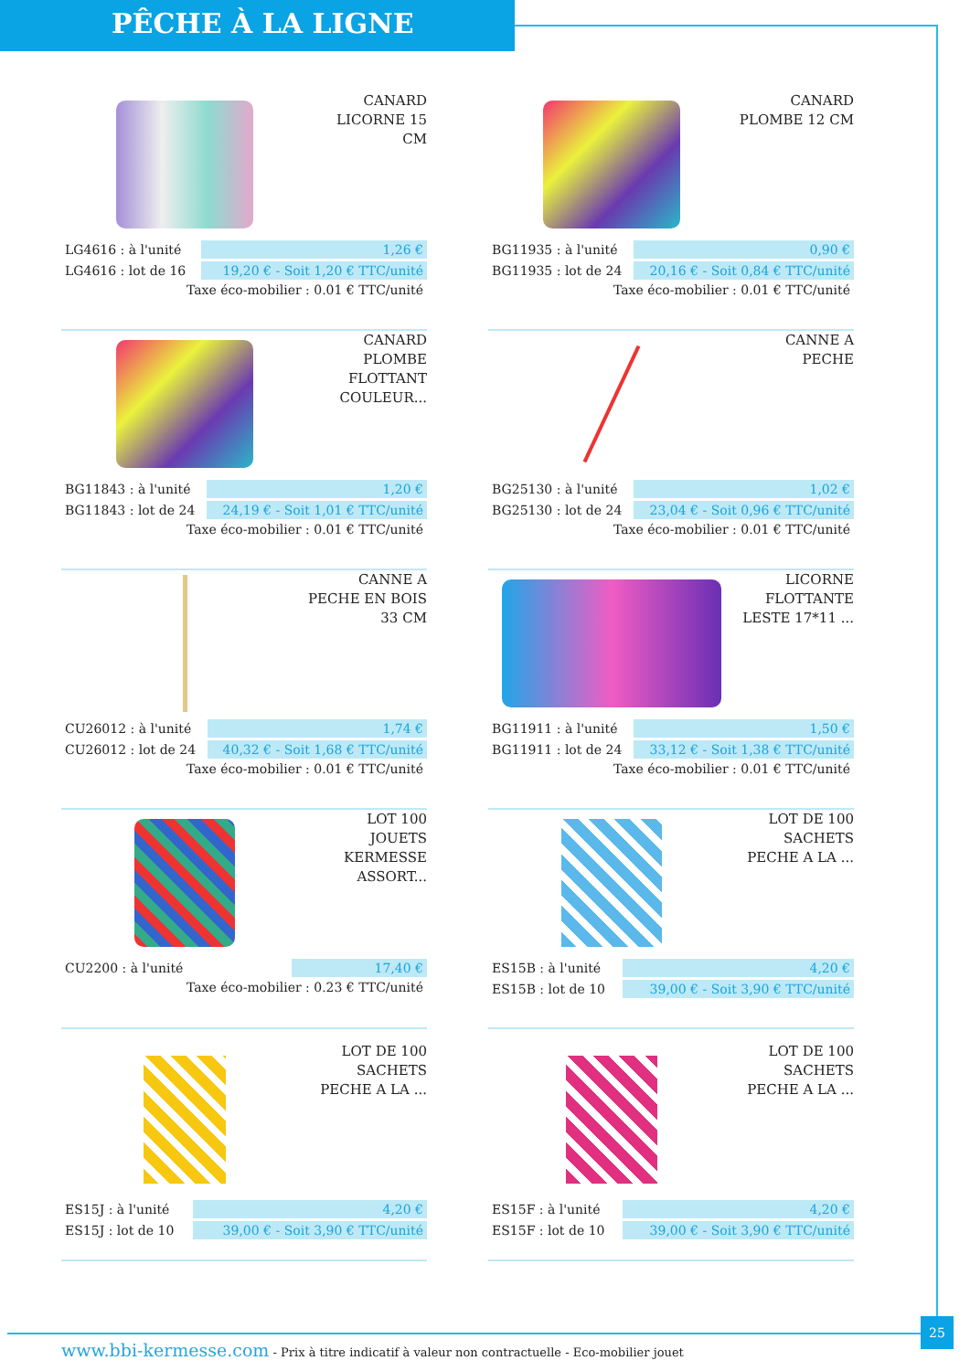PÊCHE À LA LIGNE
CANARD LICORNE 15 CM
| LG4616 : à l'unité | 1,26 € |
| LG4616 : lot de 16 | 19,20 € - Soit 1,20 € TTC/unité |
Taxe éco-mobilier : 0.01 € TTC/unité
CANARD PLOMBE 12 CM
| BG11935 : à l'unité | 0,90 € |
| BG11935 : lot de 24 | 20,16 € - Soit 0,84 € TTC/unité |
Taxe éco-mobilier : 0.01 € TTC/unité
CANARD PLOMBE FLOTTANT COULEUR...
| BG11843 : à l'unité | 1,20 € |
| BG11843 : lot de 24 | 24,19 € - Soit 1,01 € TTC/unité |
Taxe éco-mobilier : 0.01 € TTC/unité
CANNE A PECHE
| BG25130 : à l'unité | 1,02 € |
| BG25130 : lot de 24 | 23,04 € - Soit 0,96 € TTC/unité |
Taxe éco-mobilier : 0.01 € TTC/unité
CANNE A PECHE EN BOIS 33 CM
| CU26012 : à l'unité | 1,74 € |
| CU26012 : lot de 24 | 40,32 € - Soit 1,68 € TTC/unité |
Taxe éco-mobilier : 0.01 € TTC/unité
LICORNE FLOTTANTE LESTE 17*11 ...
| BG11911 : à l'unité | 1,50 € |
| BG11911 : lot de 24 | 33,12 € - Soit 1,38 € TTC/unité |
Taxe éco-mobilier : 0.01 € TTC/unité
LOT 100 JOUETS KERMESSE ASSORT...
| CU2200 : à l'unité | 17,40 € |
Taxe éco-mobilier : 0.23 € TTC/unité
LOT DE 100 SACHETS PECHE A LA ...
| ES15B : à l'unité | 4,20 € |
| ES15B : lot de 10 | 39,00 € - Soit 3,90 € TTC/unité |
LOT DE 100 SACHETS PECHE A LA ...
| ES15J : à l'unité | 4,20 € |
| ES15J : lot de 10 | 39,00 € - Soit 3,90 € TTC/unité |
LOT DE 100 SACHETS PECHE A LA ...
| ES15F : à l'unité | 4,20 € |
| ES15F : lot de 10 | 39,00 € - Soit 3,90 € TTC/unité |
www.bbi-kermesse.com - Prix à titre indicatif à valeur non contractuelle - Eco-mobilier jouet
25